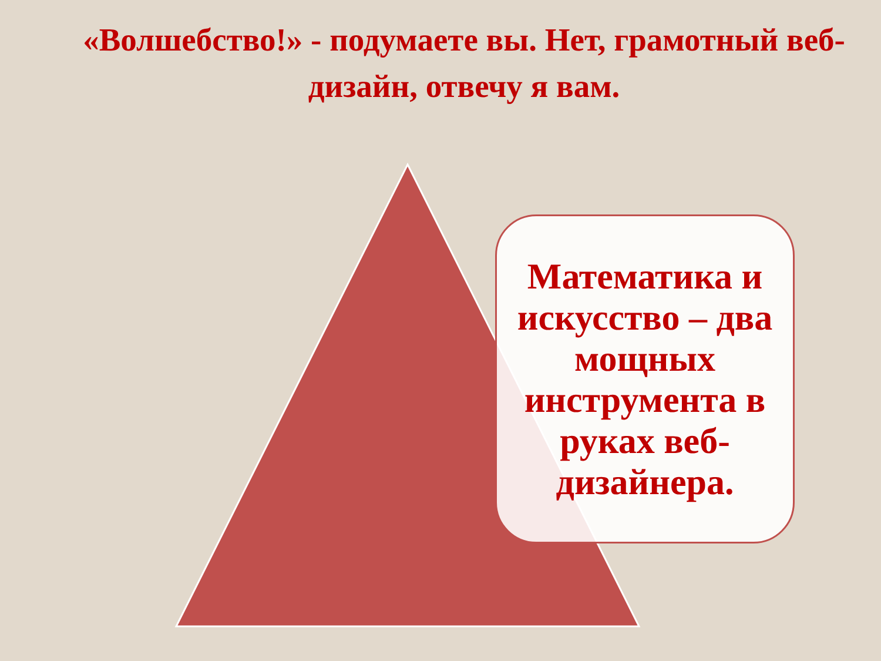«Волшебство!» - подумаете вы. Нет, грамотный веб-дизайн, отвечу я вам.
Математика и искусство – два мощных инструмента в руках веб-дизайнера.